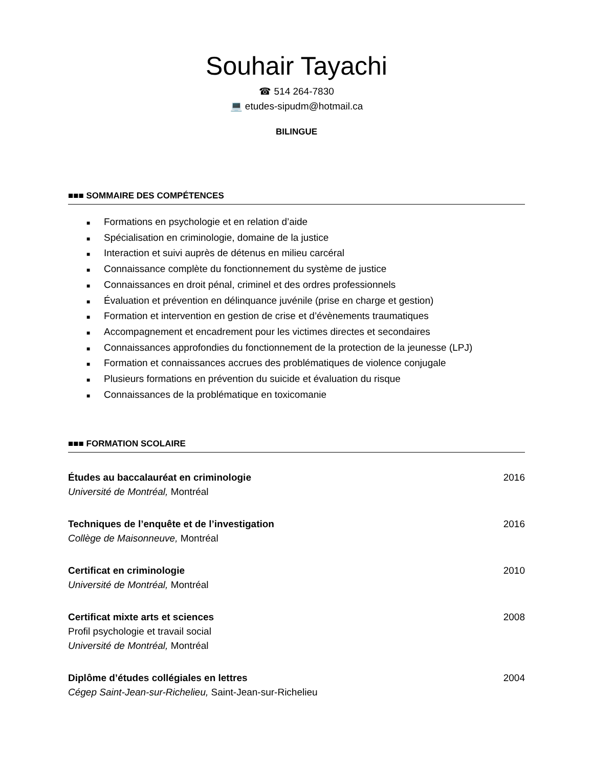Souhair Tayachi
☎ 514 264-7830
💻 etudes-sipudm@hotmail.ca
BILINGUE
■■■ SOMMAIRE DES COMPÉTENCES
■ Formations en psychologie et en relation d’aide
■ Spécialisation en criminologie, domaine de la justice
■ Interaction et suivi auprès de détenus en milieu carcéral
■ Connaissance complète du fonctionnement du système de justice
■ Connaissances en droit pénal, criminel et des ordres professionnels
■ Évaluation et prévention en délinquance juvénile (prise en charge et gestion)
■ Formation et intervention en gestion de crise et d’évènements traumatiques
■ Accompagnement et encadrement pour les victimes directes et secondaires
■ Connaissances approfondies du fonctionnement de la protection de la jeunesse (LPJ)
■ Formation et connaissances accrues des problématiques de violence conjugale
■ Plusieurs formations en prévention du suicide et évaluation du risque
■ Connaissances de la problématique en toxicomanie
■■■ FORMATION SCOLAIRE
Études au baccalauréat en criminologie 2016
Université de Montréal, Montréal
Techniques de l’enquête et de l’investigation 2016
Collège de Maisonneuve, Montréal
Certificat en criminologie 2010
Université de Montréal, Montréal
Certificat mixte arts et sciences 2008
Profil psychologie et travail social
Université de Montréal, Montréal
Diplôme d’études collégiales en lettres 2004
Cégep Saint-Jean-sur-Richelieu, Saint-Jean-sur-Richelieu